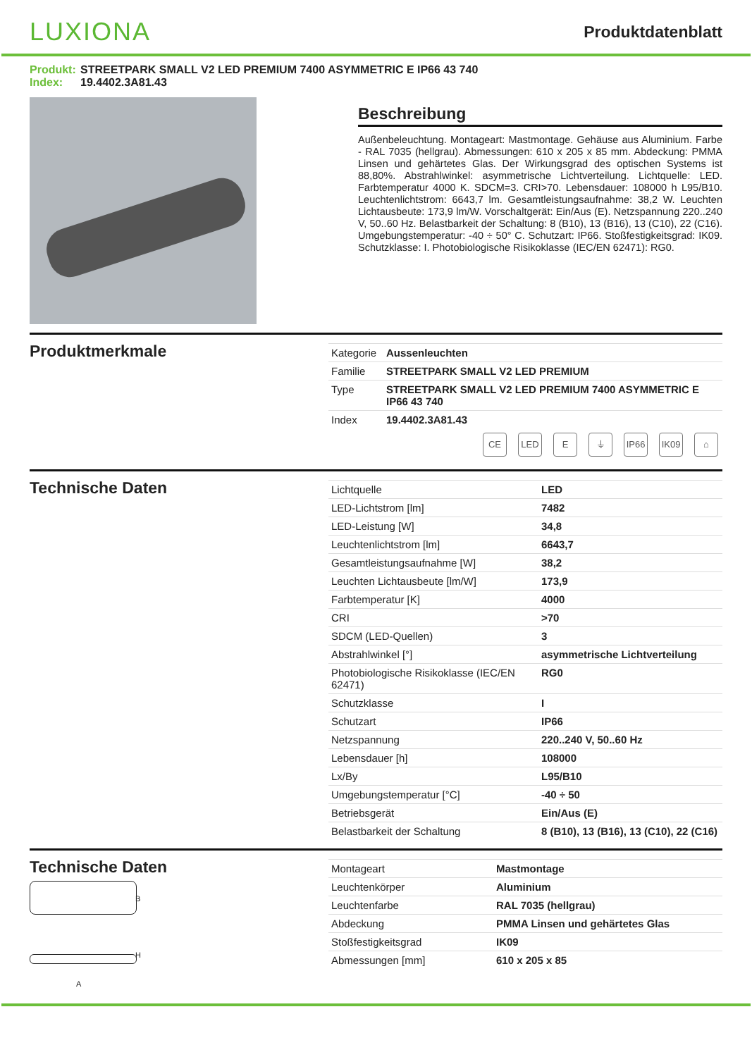LUXIONA
Produktdatenblatt
Produkt: STREETPARK SMALL V2 LED PREMIUM 7400 ASYMMETRIC E IP66 43 740
Index: 19.4402.3A81.43
Beschreibung
Außenbeleuchtung. Montageart: Mastmontage. Gehäuse aus Aluminium. Farbe - RAL 7035 (hellgrau). Abmessungen: 610 x 205 x 85 mm. Abdeckung: PMMA Linsen und gehärtetes Glas. Der Wirkungsgrad des optischen Systems ist 88,80%. Abstrahlwinkel: asymmetrische Lichtverteilung. Lichtquelle: LED. Farbtemperatur 4000 K. SDCM=3. CRI>70. Lebensdauer: 108000 h L95/B10. Leuchtenlichtstrom: 6643,7 lm. Gesamtleistungsaufnahme: 38,2 W. Leuchten Lichtausbeute: 173,9 lm/W. Vorschaltgerät: Ein/Aus (E). Netzspannung 220..240 V, 50..60 Hz. Belastbarkeit der Schaltung: 8 (B10), 13 (B16), 13 (C10), 22 (C16). Umgebungstemperatur: -40 ÷ 50° C. Schutzart: IP66. Stoßfestigkeitsgrad: IK09. Schutzklasse: I. Photobiologische Risikoklasse (IEC/EN 62471): RG0.
Produktmerkmale
| Kategorie | Aussenleuchten |
| Familie | STREETPARK SMALL V2 LED PREMIUM |
| Type | STREETPARK SMALL V2 LED PREMIUM 7400 ASYMMETRIC E IP66 43 740 |
| Index | 19.4402.3A81.43 |
CE LED E ⏚ IP66 IK09 ⌂
Technische Daten
| Lichtquelle | LED |
| LED-Lichtstrom [lm] | 7482 |
| LED-Leistung [W] | 34,8 |
| Leuchtenlichtstrom [lm] | 6643,7 |
| Gesamtleistungsaufnahme [W] | 38,2 |
| Leuchten Lichtausbeute [lm/W] | 173,9 |
| Farbtemperatur [K] | 4000 |
| CRI | >70 |
| SDCM (LED-Quellen) | 3 |
| Abstrahlwinkel [°] | asymmetrische Lichtverteilung |
| Photobiologische Risikoklasse (IEC/EN 62471) | RG0 |
| Schutzklasse | I |
| Schutzart | IP66 |
| Netzspannung | 220..240 V, 50..60 Hz |
| Lebensdauer [h] | 108000 |
| Lx/By | L95/B10 |
| Umgebungstemperatur [°C] | -40 ÷ 50 |
| Betriebsgerät | Ein/Aus (E) |
| Belastbarkeit der Schaltung | 8 (B10), 13 (B16), 13 (C10), 22 (C16) |
Technische Daten
B
H
A
| Montageart | Mastmontage |
| Leuchtenkörper | Aluminium |
| Leuchtenfarbe | RAL 7035 (hellgrau) |
| Abdeckung | PMMA Linsen und gehärtetes Glas |
| Stoßfestigkeitsgrad | IK09 |
| Abmessungen [mm] | 610 x 205 x 85 |